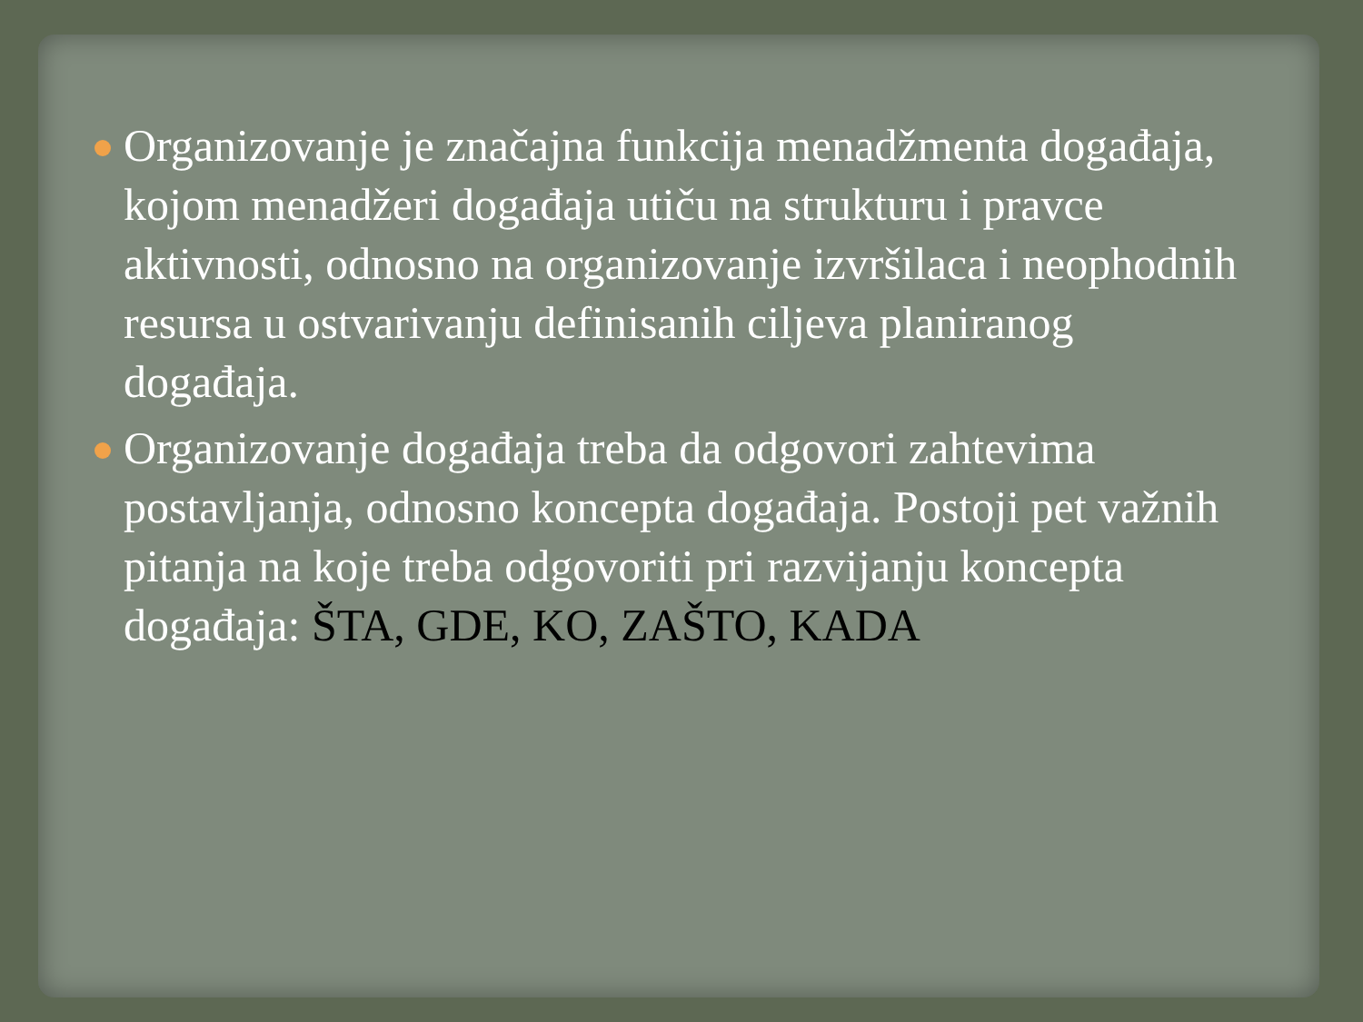Organizovanje je značajna funkcija menadžmenta događaja, kojom menadžeri događaja utiču na strukturu i pravce aktivnosti, odnosno na organizovanje izvršilaca i neophodnih resursa u ostvarivanju definisanih ciljeva planiranog događaja.
Organizovanje događaja treba da odgovori zahtevima postavljanja, odnosno koncepta događaja. Postoji pet važnih pitanja na koje treba odgovoriti pri razvijanju koncepta događaja: ŠTA, GDE, KO, ZAŠTO, KADA